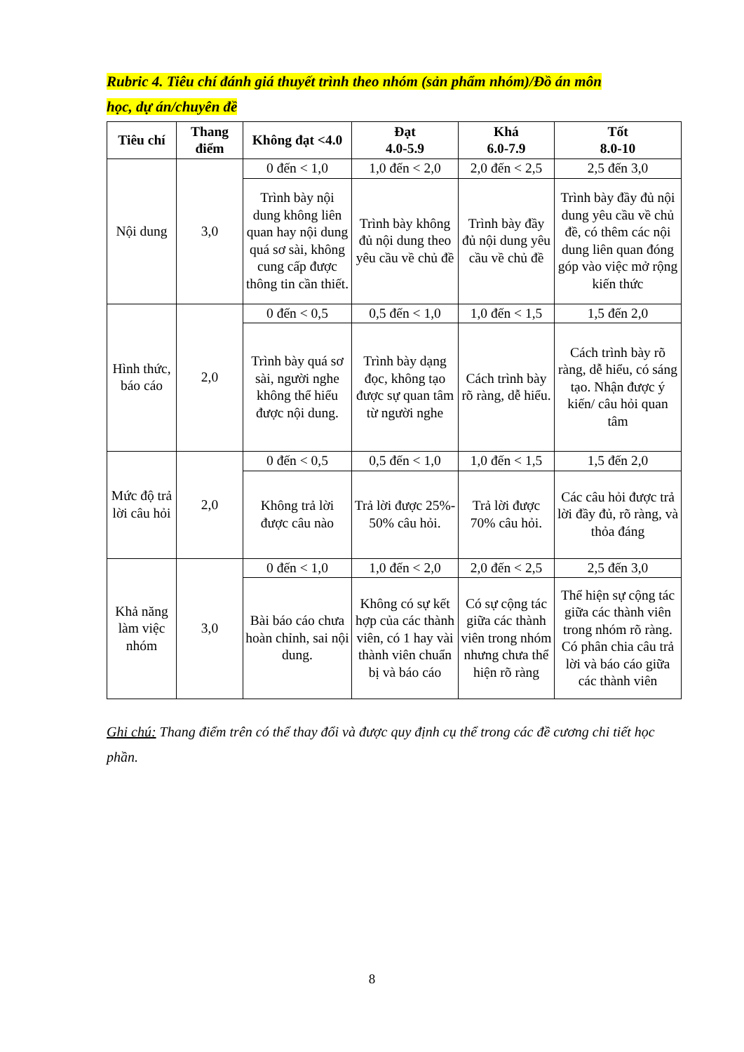Rubric 4. Tiêu chí đánh giá thuyết trình theo nhóm (sản phẩm nhóm)/Đồ án môn
học, dự án/chuyên đề
| Tiêu chí | Thang điểm | Không đạt <4.0 | Đạt 4.0-5.9 | Khá 6.0-7.9 | Tốt 8.0-10 |
| --- | --- | --- | --- | --- | --- |
| Nội dung | 3,0 | 0 đến < 1,0 | 1,0 đến < 2,0 | 2,0 đến < 2,5 | 2,5 đến 3,0 |
| | | Trình bày nội dung không liên quan hay nội dung quá sơ sài, không cung cấp được thông tin cần thiết. | Trình bày không đủ nội dung theo yêu cầu về chủ đề | Trình bày đầy đủ nội dung yêu cầu về chủ đề | Trình bày đầy đủ nội dung yêu cầu về chủ đề, có thêm các nội dung liên quan đóng góp vào việc mở rộng kiến thức |
| Hình thức, báo cáo | 2,0 | 0 đến < 0,5 | 0,5 đến < 1,0 | 1,0 đến < 1,5 | 1,5 đến 2,0 |
| | | Trình bày quá sơ sài, người nghe không thể hiểu được nội dung. | Trình bày dạng đọc, không tạo được sự quan tâm từ người nghe | Cách trình bày rõ ràng, dễ hiểu. | Cách trình bày rõ ràng, dễ hiểu, có sáng tạo. Nhận được ý kiến/ câu hỏi quan tâm |
| Mức độ trả lời câu hỏi | 2,0 | 0 đến < 0,5 | 0,5 đến < 1,0 | 1,0 đến < 1,5 | 1,5 đến 2,0 |
| | | Không trả lời được câu nào | Trả lời được 25%- 50% câu hỏi. | Trả lời được 70% câu hỏi. | Các câu hỏi được trả lời đầy đủ, rõ ràng, và thỏa đáng |
| Khả năng làm việc nhóm | 3,0 | 0 đến < 1,0 | 1,0 đến < 2,0 | 2,0 đến < 2,5 | 2,5 đến 3,0 |
| | | Bài báo cáo chưa hoàn chỉnh, sai nội dung. | Không có sự kết hợp của các thành viên, có 1 hay vài thành viên chuẩn bị và báo cáo | Có sự cộng tác giữa các thành viên trong nhóm nhưng chưa thể hiện rõ ràng | Thể hiện sự cộng tác giữa các thành viên trong nhóm rõ ràng. Có phân chia câu trả lời và báo cáo giữa các thành viên |
Ghi chú: Thang điểm trên có thể thay đổi và được quy định cụ thể trong các đề cương chi tiết học phần.
8